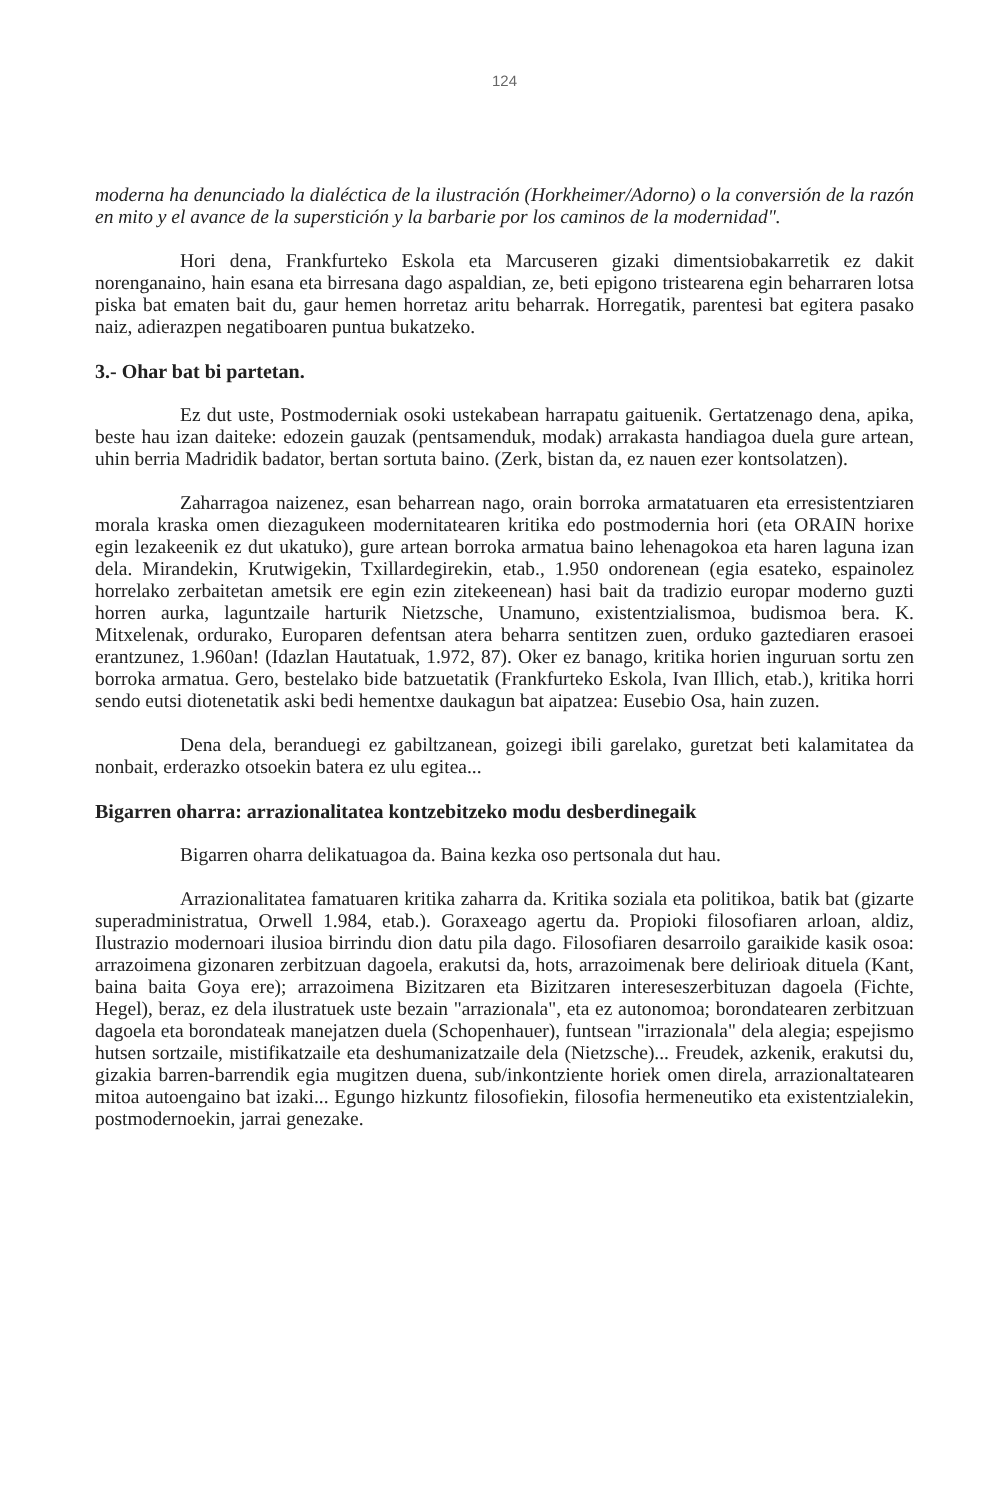124
moderna ha denunciado la dialéctica de la ilustración (Horkheimer/Adorno) o la conversión de la razón en mito y el avance de la superstición y la barbarie por los caminos de la modernidad".
Hori dena, Frankfurteko Eskola eta Marcuseren gizaki dimentsiobakarretik ez dakit norenganaino, hain esana eta birresana dago aspaldian, ze, beti epigono tristearena egin beharraren lotsa piska bat ematen bait du, gaur hemen horretaz aritu beharrak. Horregatik, parentesi bat egitera pasako naiz, adierazpen negatiboaren puntua bukatzeko.
3.- Ohar bat bi partetan.
Ez dut uste, Postmoderniak osoki ustekabean harrapatu gaituenik. Gertatzenago dena, apika, beste hau izan daiteke: edozein gauzak (pentsamenduk, modak) arrakasta handiagoa duela gure artean, uhin berria Madridik badator, bertan sortuta baino. (Zerk, bistan da, ez nauen ezer kontsolatzen).
Zaharragoa naizenez, esan beharrean nago, orain borroka armatatuaren eta erresistentziaren morala kraska omen diezagukeen modernitatearen kritika edo postmodernia hori (eta ORAIN horixe egin lezakeenik ez dut ukatuko), gure artean borroka armatua baino lehenagokoa eta haren laguna izan dela. Mirandekin, Krutwigekin, Txillardegirekin, etab., 1.950 ondorenean (egia esateko, espainolez horrelako zerbaitetan ametsik ere egin ezin zitekeenean) hasi bait da tradizio europar moderno guzti horren aurka, laguntzaile harturik Nietzsche, Unamuno, existentzialismoa, budismoa bera. K. Mitxelenak, ordurako, Europaren defentsan atera beharra sentitzen zuen, orduko gaztediaren erasoei erantzunez, 1.960an! (Idazlan Hautatuak, 1.972, 87). Oker ez banago, kritika horien inguruan sortu zen borroka armatua. Gero, bestelako bide batzuetatik (Frankfurteko Eskola, Ivan Illich, etab.), kritika horri sendo eutsi diotenetatik aski bedi hementxe daukagun bat aipatzea: Eusebio Osa, hain zuzen.
Dena dela, beranduegi ez gabiltzanean, goizegi ibili garelako, guretzat beti kalamitatea da nonbait, erderazko otsoekin batera ez ulu egitea...
Bigarren oharra: arrazionalitatea kontzebitzeko modu desberdinegaik
Bigarren oharra delikatuagoa da. Baina kezka oso pertsonala dut hau.
Arrazionalitatea famatuaren kritika zaharra da. Kritika soziala eta politikoa, batik bat (gizarte superadministratua, Orwell 1.984, etab.). Goraxeago agertu da. Propioki filosofiaren arloan, aldiz, Ilustrazio modernoari ilusioa birrindu dion datu pila dago. Filosofiaren desarroilo garaikide kasik osoa: arrazoimena gizonaren zerbitzuan dagoela, erakutsi da, hots, arrazoimenak bere delirioak dituela (Kant, baina baita Goya ere); arrazoimena Bizitzaren eta Bizitzaren intereseszerbituzan dagoela (Fichte, Hegel), beraz, ez dela ilustratuek uste bezain "arrazionala", eta ez autonomoa; borondatearen zerbitzuan dagoela eta borondateak manejatzen duela (Schopenhauer), funtsean "irrazionala" dela alegia; espejismo hutsen sortzaile, mistifikatzaile eta deshumanizatzaile dela (Nietzsche)... Freudek, azkenik, erakutsi du, gizakia barren-barrendik egia mugitzen duena, sub/inkontziente horiek omen direla, arrazionaltatearen mitoa autoengaino bat izaki... Egungo hizkuntz filosofiekin, filosofia hermeneutiko eta existentzialekin, postmodernoekin, jarrai genezake.